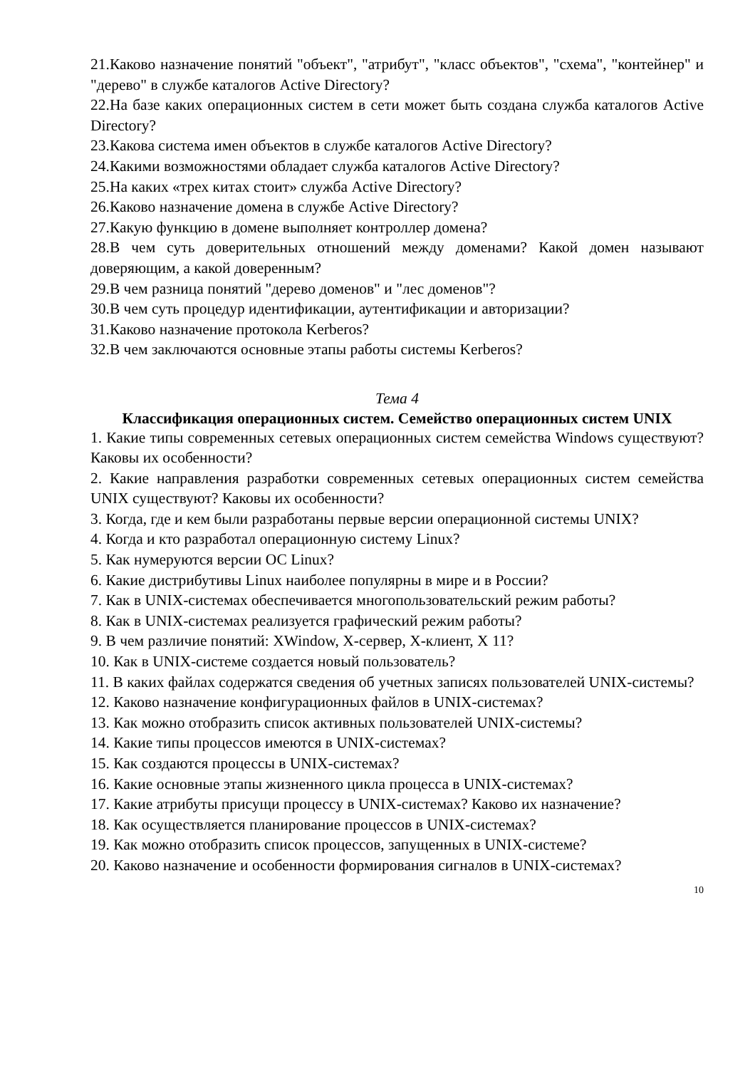21.Каково назначение понятий "объект", "атрибут", "класс объектов", "схема", "контейнер" и "дерево" в службе каталогов Active Directory?
22.На базе каких операционных систем в сети может быть создана служба каталогов Active Directory?
23.Какова система имен объектов в службе каталогов Active Directory?
24.Какими возможностями обладает служба каталогов Active Directory?
25.На каких «трех китах стоит» служба Active Directory?
26.Каково назначение домена в службе Active Directory?
27.Какую функцию в домене выполняет контроллер домена?
28.В чем суть доверительных отношений между доменами? Какой домен называют доверяющим, а какой доверенным?
29.В чем разница понятий "дерево доменов" и "лес доменов"?
30.В чем суть процедур идентификации, аутентификации и авторизации?
31.Каково назначение протокола Kerberos?
32.В чем заключаются основные этапы работы системы Kerberos?
Тема 4
Классификация операционных систем. Семейство операционных систем UNIX
1. Какие типы современных сетевых операционных систем семейства Windows существуют? Каковы их особенности?
2. Какие направления разработки современных сетевых операционных систем семейства UNIX существуют? Каковы их особенности?
3. Когда, где и кем были разработаны первые версии операционной системы UNIX?
4. Когда и кто разработал операционную систему Linux?
5. Как нумеруются версии ОС Linux?
6. Какие дистрибутивы Linux наиболее популярны в мире и в России?
7. Как в UNIX-системах обеспечивается многопользовательский режим работы?
8. Как в UNIX-системах реализуется графический режим работы?
9. В чем различие понятий: XWindow, X-сервер, X-клиент, X 11?
10. Как в UNIX-системе создается новый пользователь?
11. В каких файлах содержатся сведения об учетных записях пользователей UNIX-системы?
12. Каково назначение конфигурационных файлов в UNIX-системах?
13. Как можно отобразить список активных пользователей UNIX-системы?
14. Какие типы процессов имеются в UNIX-системах?
15. Как создаются процессы в UNIX-системах?
16. Какие основные этапы жизненного цикла процесса в UNIX-системах?
17. Какие атрибуты присущи процессу в UNIX-системах? Каково их назначение?
18. Как осуществляется планирование процессов в UNIX-системах?
19. Как можно отобразить список процессов, запущенных в UNIX-системе?
20. Каково назначение и особенности формирования сигналов в UNIX-системах?
10